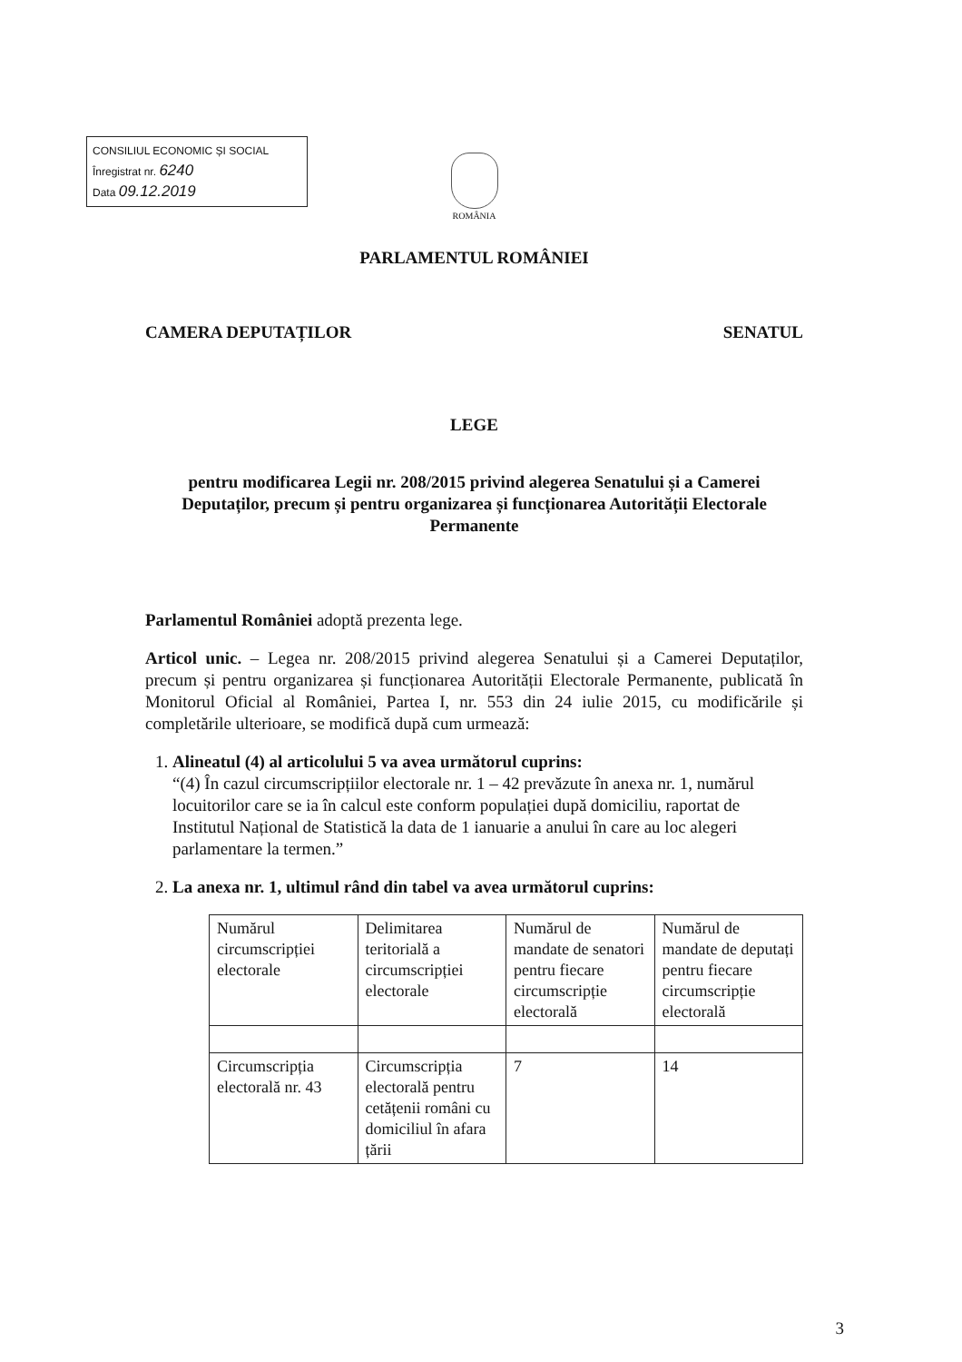CONSILIUL ECONOMIC ȘI SOCIAL
Înregistrat nr. 6240
Data 09.12.2019
ROMÂNIA
PARLAMENTUL ROMÂNIEI
CAMERA DEPUTAȚILOR SENATUL
LEGE
pentru modificarea Legii nr. 208/2015 privind alegerea Senatului și a Camerei Deputaților, precum și pentru organizarea și funcționarea Autorității Electorale Permanente
Parlamentul României adoptă prezenta lege.
Articol unic. – Legea nr. 208/2015 privind alegerea Senatului și a Camerei Deputaților, precum și pentru organizarea și funcționarea Autorității Electorale Permanente, publicată în Monitorul Oficial al României, Partea I, nr. 553 din 24 iulie 2015, cu modificările și completările ulterioare, se modifică după cum urmează:
1. Alineatul (4) al articolului 5 va avea următorul cuprins:
“(4) În cazul circumscripțiilor electorale nr. 1 – 42 prevăzute în anexa nr. 1, numărul locuitorilor care se ia în calcul este conform populației după domiciliu, raportat de Institutul Național de Statistică la data de 1 ianuarie a anului în care au loc alegeri parlamentare la termen.”
2. La anexa nr. 1, ultimul rând din tabel va avea următorul cuprins:
| Numărul circumscripției electorale | Delimitarea teritorială a circumscripției electorale | Numărul de mandate de senatori pentru fiecare circumscripție electorală | Numărul de mandate de deputați pentru fiecare circumscripție electorală |
| Circumscripția electorală nr. 43 | Circumscripția electorală pentru cetățenii români cu domiciliul în afara țării | 7 | 14 |
3